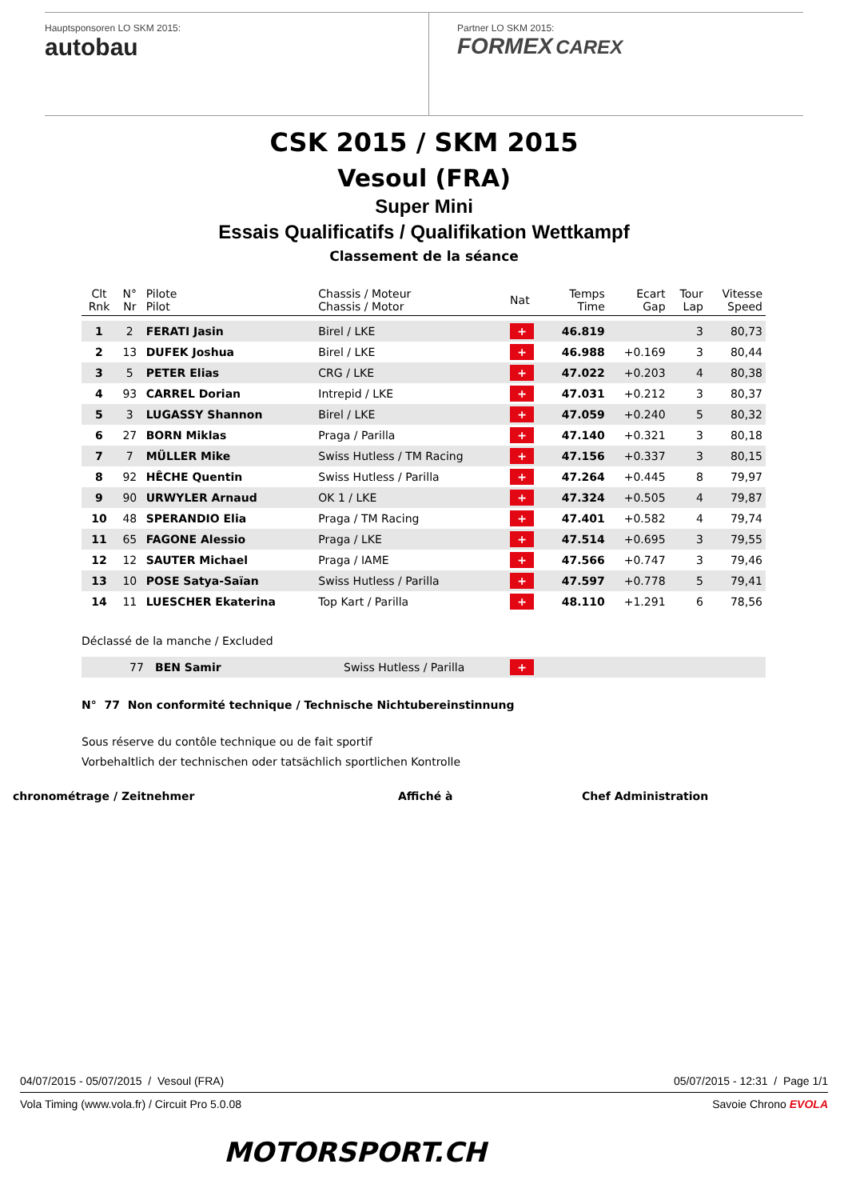Hauptsponsoren LO SKM 2015:
autobau
Partner LO SKM 2015:
FORMEX CAREX
CSK 2015 / SKM 2015
Vesoul (FRA)
Super Mini
Essais Qualificatifs / Qualifikation Wettkampf
Classement de la séance
| Clt Rnk | N° Nr | Pilote Pilot | Chassis / Moteur Chassis / Motor | Nat | Temps Time | Ecart Gap | Tour Lap | Vitesse Speed |
| --- | --- | --- | --- | --- | --- | --- | --- | --- |
| 1 | 2 | FERATI Jasin | Birel / LKE | + | 46.819 | | 3 | 80,73 |
| 2 | 13 | DUFEK Joshua | Birel / LKE | + | 46.988 | +0.169 | 3 | 80,44 |
| 3 | 5 | PETER Elias | CRG / LKE | + | 47.022 | +0.203 | 4 | 80,38 |
| 4 | 93 | CARREL Dorian | Intrepid / LKE | + | 47.031 | +0.212 | 3 | 80,37 |
| 5 | 3 | LUGASSY Shannon | Birel / LKE | + | 47.059 | +0.240 | 5 | 80,32 |
| 6 | 27 | BORN Miklas | Praga / Parilla | + | 47.140 | +0.321 | 3 | 80,18 |
| 7 | 7 | MÜLLER Mike | Swiss Hutless / TM Racing | + | 47.156 | +0.337 | 3 | 80,15 |
| 8 | 92 | HÊCHE Quentin | Swiss Hutless / Parilla | + | 47.264 | +0.445 | 8 | 79,97 |
| 9 | 90 | URWYLER Arnaud | OK 1 / LKE | + | 47.324 | +0.505 | 4 | 79,87 |
| 10 | 48 | SPERANDIO Elia | Praga / TM Racing | + | 47.401 | +0.582 | 4 | 79,74 |
| 11 | 65 | FAGONE Alessio | Praga / LKE | + | 47.514 | +0.695 | 3 | 79,55 |
| 12 | 12 | SAUTER Michael | Praga / IAME | + | 47.566 | +0.747 | 3 | 79,46 |
| 13 | 10 | POSE Satya-Saïan | Swiss Hutless / Parilla | + | 47.597 | +0.778 | 5 | 79,41 |
| 14 | 11 | LUESCHER Ekaterina | Top Kart / Parilla | + | 48.110 | +1.291 | 6 | 78,56 |
Déclassé de la manche / Excluded
| | 77 | BEN Samir | Swiss Hutless / Parilla | + | |
N° 77 Non conformité technique / Technische Nichtubereinstinnung
Sous réserve du contôle technique ou de fait sportif
Vorbehaltlich der technischen oder tatsächlich sportlichen Kontrolle
chronométrage / Zeitnehmer Affiché à Chef Administration
04/07/2015 - 05/07/2015 / Vesoul (FRA) 05/07/2015 - 12:31 / Page 1/1
Vola Timing (www.vola.fr) / Circuit Pro 5.0.08 Savoie Chrono EVOLA
MOTORSPORT.CH